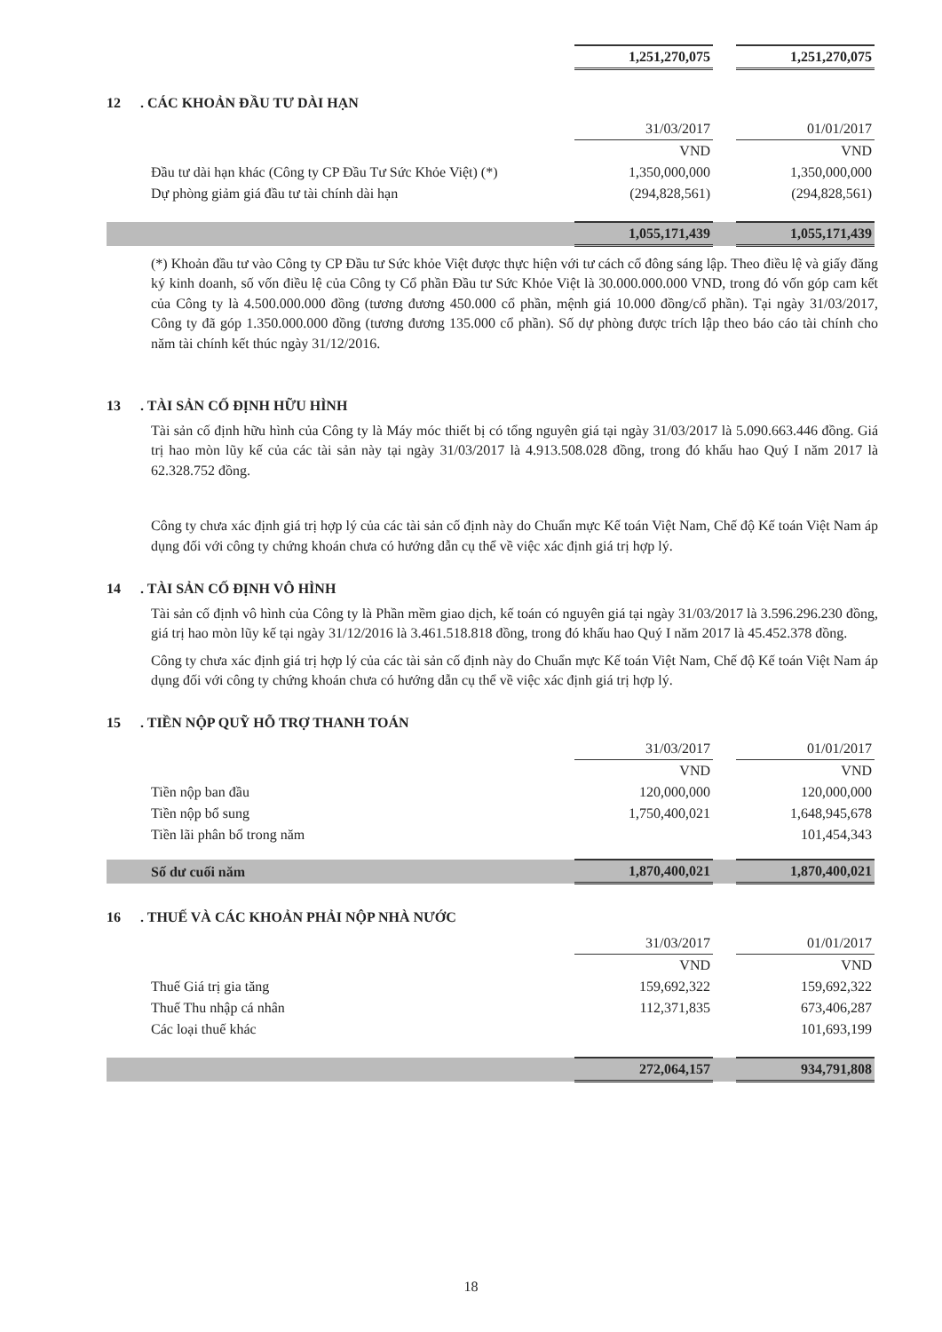| | 1,251,270,075 | | 1,251,270,075 |
12. CÁC KHOẢN ĐẦU TƯ DÀI HẠN
| | 31/03/2017 | | 01/01/2017 |
| | VND | | VND |
| Đầu tư dài hạn khác (Công ty CP Đầu Tư Sức Khỏe Việt) (*) | 1,350,000,000 | | 1,350,000,000 |
| Dự phòng giảm giá đầu tư tài chính dài hạn | (294,828,561) | | (294,828,561) |
| | 1,055,171,439 | | 1,055,171,439 |
(*) Khoản đầu tư vào Công ty CP Đầu tư Sức khỏe Việt được thực hiện với tư cách cổ đông sáng lập. Theo điều lệ và giấy đăng ký kinh doanh, số vốn điều lệ của Công ty Cổ phần Đầu tư Sức Khỏe Việt là 30.000.000.000 VND, trong đó vốn góp cam kết của Công ty là 4.500.000.000 đồng (tương đương 450.000 cổ phần, mệnh giá 10.000 đồng/cổ phần). Tại ngày 31/03/2017, Công ty đã góp 1.350.000.000 đồng (tương đương 135.000 cổ phần). Số dự phòng được trích lập theo báo cáo tài chính cho năm tài chính kết thúc ngày 31/12/2016.
13. TÀI SẢN CỐ ĐỊNH HỮU HÌNH
Tài sản cố định hữu hình của Công ty là Máy móc thiết bị có tổng nguyên giá tại ngày 31/03/2017 là 5.090.663.446 đồng. Giá trị hao mòn lũy kế của các tài sản này tại ngày 31/03/2017 là 4.913.508.028 đồng, trong đó khấu hao Quý I năm 2017 là 62.328.752 đồng.
Công ty chưa xác định giá trị hợp lý của các tài sản cố định này do Chuẩn mực Kế toán Việt Nam, Chế độ Kế toán Việt Nam áp dụng đối với công ty chứng khoán chưa có hướng dẫn cụ thể về việc xác định giá trị hợp lý.
14. TÀI SẢN CỐ ĐỊNH VÔ HÌNH
Tài sản cố định vô hình của Công ty là Phần mềm giao dịch, kế toán có nguyên giá tại ngày 31/03/2017 là 3.596.296.230 đồng, giá trị hao mòn lũy kế tại ngày 31/12/2016 là 3.461.518.818 đồng, trong đó khấu hao Quý I năm 2017 là 45.452.378 đồng.
Công ty chưa xác định giá trị hợp lý của các tài sản cố định này do Chuẩn mực Kế toán Việt Nam, Chế độ Kế toán Việt Nam áp dụng đối với công ty chứng khoán chưa có hướng dẫn cụ thể về việc xác định giá trị hợp lý.
15. TIỀN NỘP QUỸ HỖ TRỢ THANH TOÁN
| | 31/03/2017 | | 01/01/2017 |
| | VND | | VND |
| Tiền nộp ban đầu | 120,000,000 | | 120,000,000 |
| Tiền nộp bổ sung | 1,750,400,021 | | 1,648,945,678 |
| Tiền lãi phân bổ trong năm | | | 101,454,343 |
| Số dư cuối năm | 1,870,400,021 | | 1,870,400,021 |
16. THUẾ VÀ CÁC KHOẢN PHẢI NỘP NHÀ NƯỚC
| | 31/03/2017 | | 01/01/2017 |
| | VND | | VND |
| Thuế Giá trị gia tăng | 159,692,322 | | 159,692,322 |
| Thuế Thu nhập cá nhân | 112,371,835 | | 673,406,287 |
| Các loại thuế khác | | | 101,693,199 |
| | 272,064,157 | | 934,791,808 |
18